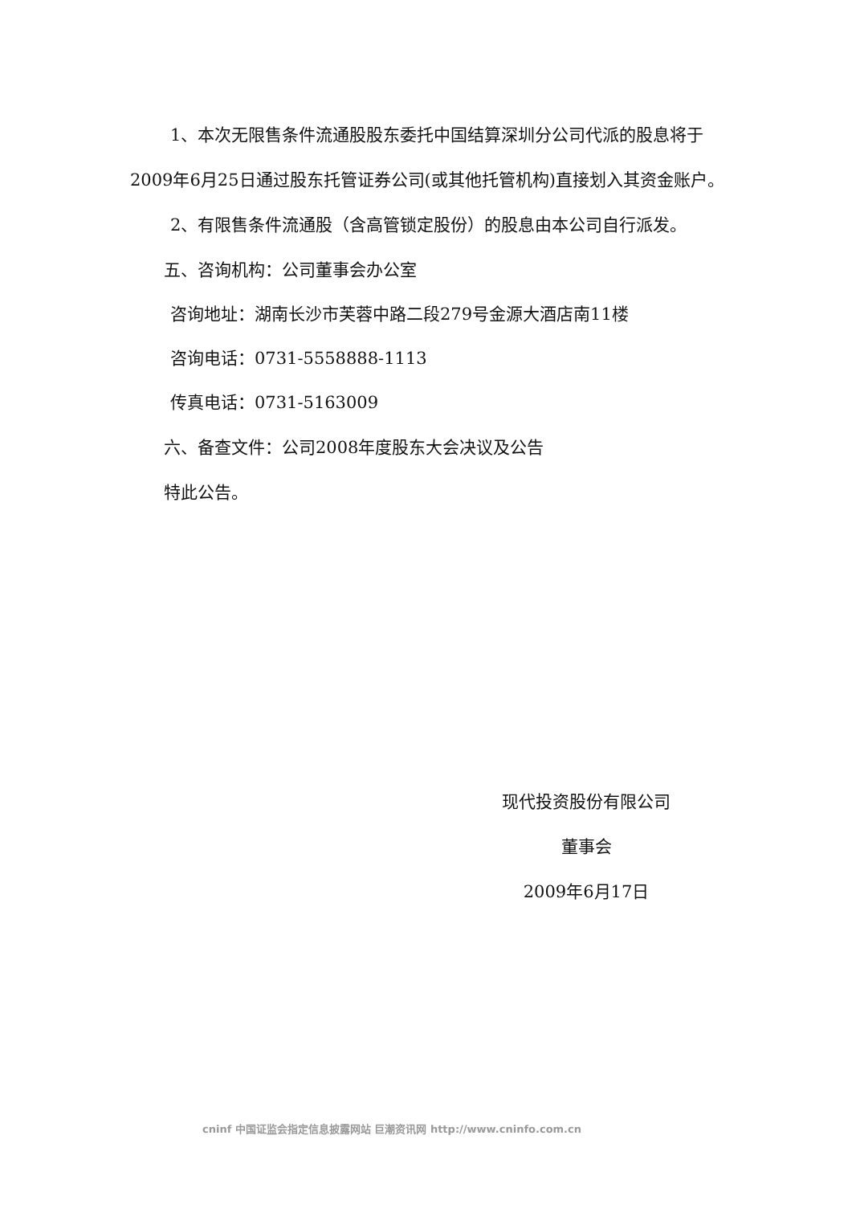1、本次无限售条件流通股股东委托中国结算深圳分公司代派的股息将于2009年6月25日通过股东托管证券公司(或其他托管机构)直接划入其资金账户。
2、有限售条件流通股（含高管锁定股份）的股息由本公司自行派发。
五、咨询机构：公司董事会办公室
咨询地址：湖南长沙市芙蓉中路二段279号金源大酒店南11楼
咨询电话：0731-5558888-1113
传真电话：0731-5163009
六、备查文件：公司2008年度股东大会决议及公告
特此公告。
现代投资股份有限公司
董事会
2009年6月17日
cninf 中国证监会指定信息披露网站 巨潮资讯网 http://www.cninfo.com.cn